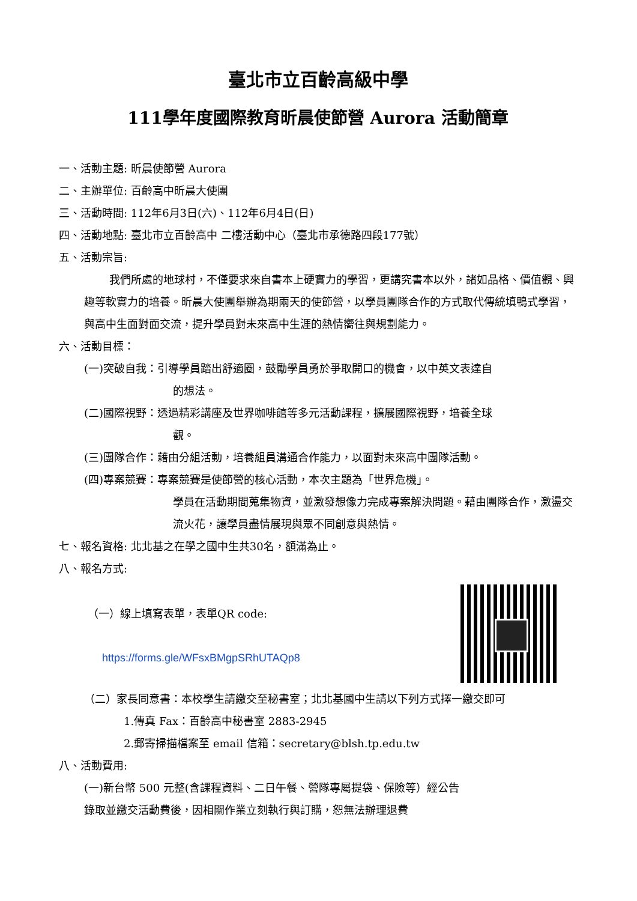臺北市立百齡高級中學
111學年度國際教育昕晨使節營 Aurora 活動簡章
一、活動主題: 昕晨使節營 Aurora
二、主辦單位: 百齡高中昕晨大使團
三、活動時間: 112年6月3日(六)、112年6月4日(日)
四、活動地點: 臺北市立百齡高中 二樓活動中心（臺北市承德路四段177號）
五、活動宗旨:
我們所處的地球村，不僅要求來自書本上硬實力的學習，更講究書本以外，諸如品格、價值觀、興趣等軟實力的培養。昕晨大使團舉辦為期兩天的使節營，以學員團隊合作的方式取代傳統填鴨式學習，與高中生面對面交流，提升學員對未來高中生涯的熱情嚮往與規劃能力。
六、活動目標：
(一)突破自我：引導學員踏出舒適圈，鼓勵學員勇於爭取開口的機會，以中英文表達自
的想法。
(二)國際視野：透過精彩講座及世界咖啡館等多元活動課程，擴展國際視野，培養全球
觀。
(三)團隊合作：藉由分組活動，培養組員溝通合作能力，以面對未來高中團隊活動。
(四)專案競賽：專案競賽是使節營的核心活動，本次主題為「世界危機」。
學員在活動期間蒐集物資，並激發想像力完成專案解決問題。藉由團隊合作，激盪交流火花，讓學員盡情展現與眾不同創意與熱情。
七、報名資格: 北北基之在學之國中生共30名，額滿為止。
八、報名方式:
（一）線上填寫表單，表單QR code:
https://forms.gle/WFsxBMgpSRhUTAQp8
（二）家長同意書：本校學生請繳交至秘書室；北北基國中生請以下列方式擇一繳交即可
1.傳真 Fax：百齡高中秘書室 2883-2945
2.郵寄掃描檔案至 email 信箱：secretary@blsh.tp.edu.tw
八、活動費用:
(一)新台幣 500 元整(含課程資料、二日午餐、營隊專屬提袋、保險等）經公告
錄取並繳交活動費後，因相關作業立刻執行與訂購，恕無法辦理退費